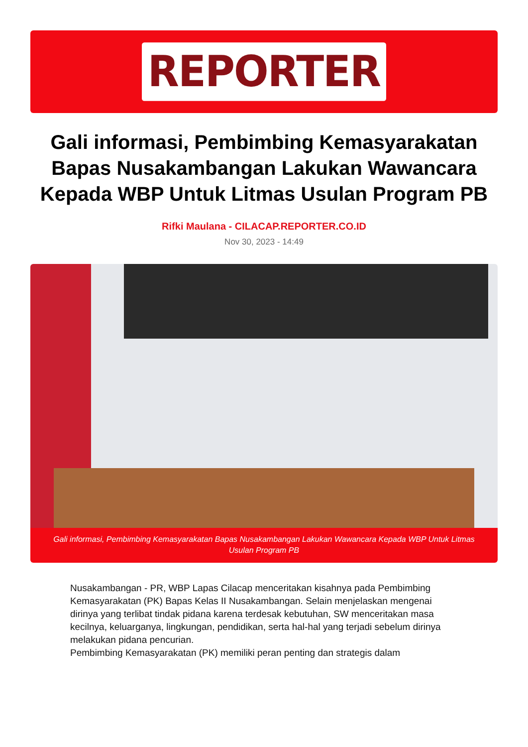REPORTER
Gali informasi, Pembimbing Kemasyarakatan Bapas Nusakambangan Lakukan Wawancara Kepada WBP Untuk Litmas Usulan Program PB
Rifki Maulana - CILACAP.REPORTER.CO.ID
Nov 30, 2023 - 14:49
Gali informasi, Pembimbing Kemasyarakatan Bapas Nusakambangan Lakukan Wawancara Kepada WBP Untuk Litmas Usulan Program PB
Nusakambangan - PR, WBP Lapas Cilacap menceritakan kisahnya pada Pembimbing Kemasyarakatan (PK) Bapas Kelas II Nusakambangan. Selain menjelaskan mengenai dirinya yang terlibat tindak pidana karena terdesak kebutuhan, SW menceritakan masa kecilnya, keluarganya, lingkungan, pendidikan, serta hal-hal yang terjadi sebelum dirinya melakukan pidana pencurian.
Pembimbing Kemasyarakatan (PK) memiliki peran penting dan strategis dalam